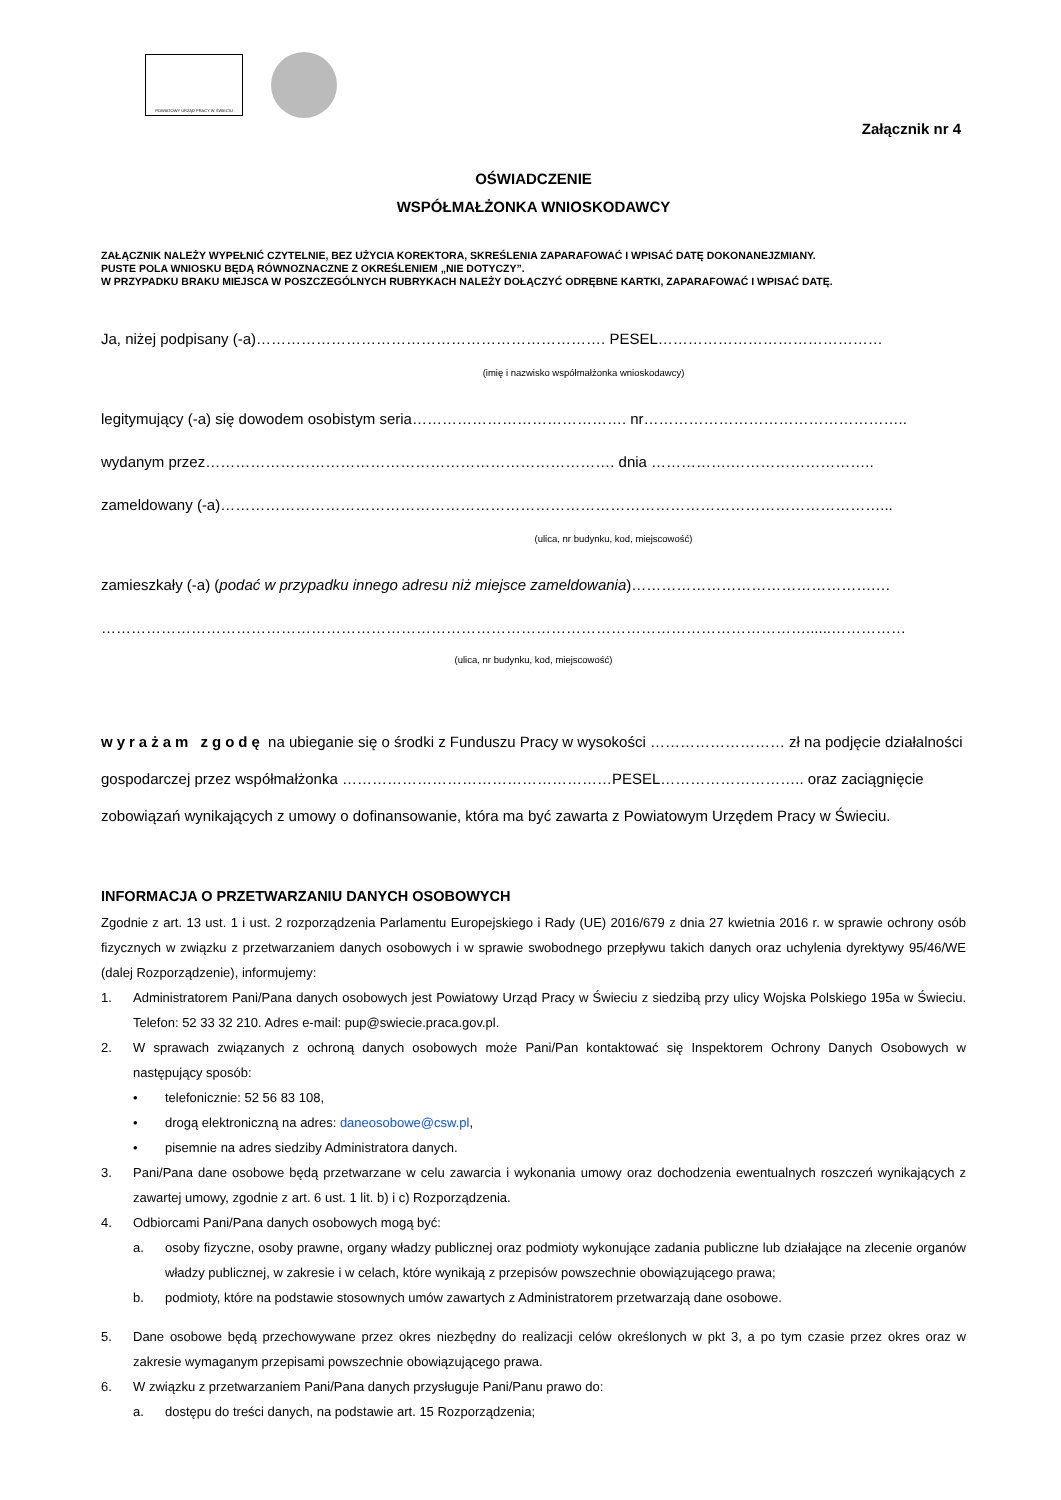POWIATOWY URZĄD PRACY W ŚWIECIU
Załącznik nr 4
OŚWIADCZENIE
WSPÓŁMAŁŻONKA WNIOSKODAWCY
ZAŁĄCZNIK NALEŻY WYPEŁNIĆ CZYTELNIE, BEZ UŻYCIA KOREKTORA, SKREŚLENIA ZAPARAFOWAĆ I WPISAĆ DATĘ DOKONANEJZMIANY.
PUSTE POLA WNIOSKU BĘDĄ RÓWNOZNACZNE Z OKREŚLENIEM „NIE DOTYCZY”.
W PRZYPADKU BRAKU MIEJSCA W POSZCZEGÓLNYCH RUBRYKACH NALEŻY DOŁĄCZYĆ ODRĘBNE KARTKI, ZAPARAFOWAĆ I WPISAĆ DATĘ.
Ja, niżej podpisany (-a)……………………………………………………………. PESEL………………………………………
(imię i nazwisko współmałżonka wnioskodawcy)
legitymujący (-a) się dowodem osobistym seria……………………………………. nr……………………………………………..
wydanym przez………………………………………………………………………. dnia …………….………………………..
zameldowany (-a)……………………………………………………………………………………………………………………...
(ulica, nr budynku, kod, miejscowość)
zamieszkały (-a) (podać w przypadku innego adresu niż miejsce zameldowania)………………………………………….…
……………………………………………………………………………………………………………………………......……………
(ulica, nr budynku, kod, miejscowość)
wyrażam zgodę na ubieganie się o środki z Funduszu Pracy w wysokości ……………………… zł na podjęcie działalności gospodarczej przez współmałżonka ………………………………………………PESEL……………………….. oraz zaciągnięcie zobowiązań wynikających z umowy o dofinansowanie, która ma być zawarta z Powiatowym Urzędem Pracy w Świeciu.
INFORMACJA O PRZETWARZANIU DANYCH OSOBOWYCH
Zgodnie z art. 13 ust. 1 i ust. 2 rozporządzenia Parlamentu Europejskiego i Rady (UE) 2016/679 z dnia 27 kwietnia 2016 r. w sprawie ochrony osób fizycznych w związku z przetwarzaniem danych osobowych i w sprawie swobodnego przepływu takich danych oraz uchylenia dyrektywy 95/46/WE (dalej Rozporządzenie), informujemy:
1. Administratorem Pani/Pana danych osobowych jest Powiatowy Urząd Pracy w Świeciu z siedzibą przy ulicy Wojska Polskiego 195a w Świeciu. Telefon: 52 33 32 210. Adres e-mail: pup@swiecie.praca.gov.pl.
2. W sprawach związanych z ochroną danych osobowych może Pani/Pan kontaktować się Inspektorem Ochrony Danych Osobowych w następujący sposób:
• telefonicznie: 52 56 83 108,
• drogą elektroniczną na adres: daneosobowe@csw.pl,
• pisemnie na adres siedziby Administratora danych.
3. Pani/Pana dane osobowe będą przetwarzane w celu zawarcia i wykonania umowy oraz dochodzenia ewentualnych roszczeń wynikających z zawartej umowy, zgodnie z art. 6 ust. 1 lit. b) i c) Rozporządzenia.
4. Odbiorcami Pani/Pana danych osobowych mogą być:
a. osoby fizyczne, osoby prawne, organy władzy publicznej oraz podmioty wykonujące zadania publiczne lub działające na zlecenie organów władzy publicznej, w zakresie i w celach, które wynikają z przepisów powszechnie obowiązującego prawa;
b. podmioty, które na podstawie stosownych umów zawartych z Administratorem przetwarzają dane osobowe.
5. Dane osobowe będą przechowywane przez okres niezbędny do realizacji celów określonych w pkt 3, a po tym czasie przez okres oraz w zakresie wymaganym przepisami powszechnie obowiązującego prawa.
6. W związku z przetwarzaniem Pani/Pana danych przysługuje Pani/Panu prawo do:
a. dostępu do treści danych, na podstawie art. 15 Rozporządzenia;